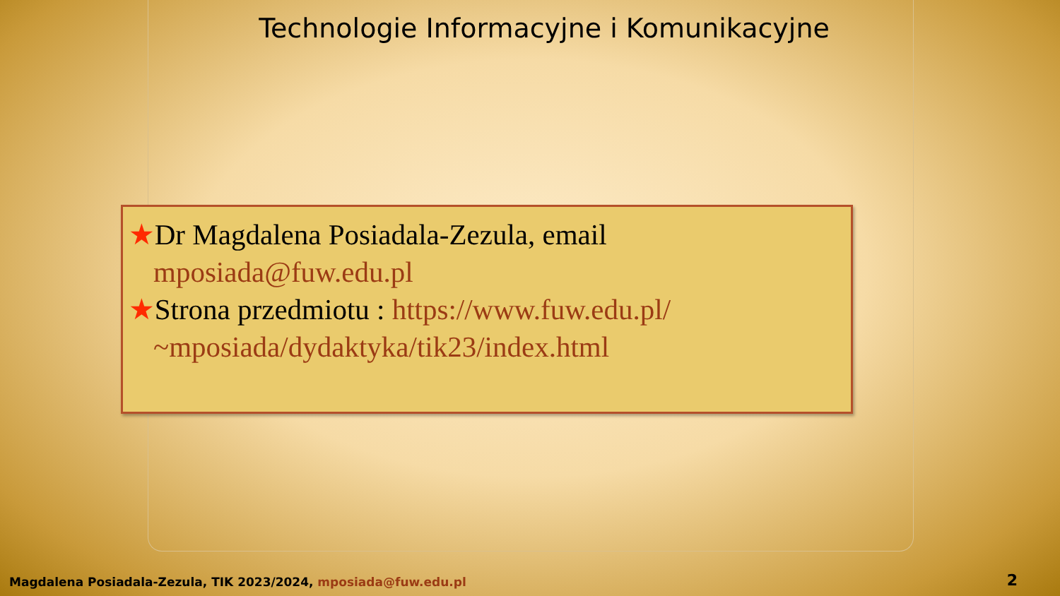Technologie Informacyjne i Komunikacyjne
★Dr Magdalena Posiadala-Zezula, email
mposiada@fuw.edu.pl
★Strona przedmiotu : https://www.fuw.edu.pl/
~mposiada/dydaktyka/tik23/index.html
Magdalena Posiadala-Zezula, TIK 2023/2024, mposiada@fuw.edu.pl
2